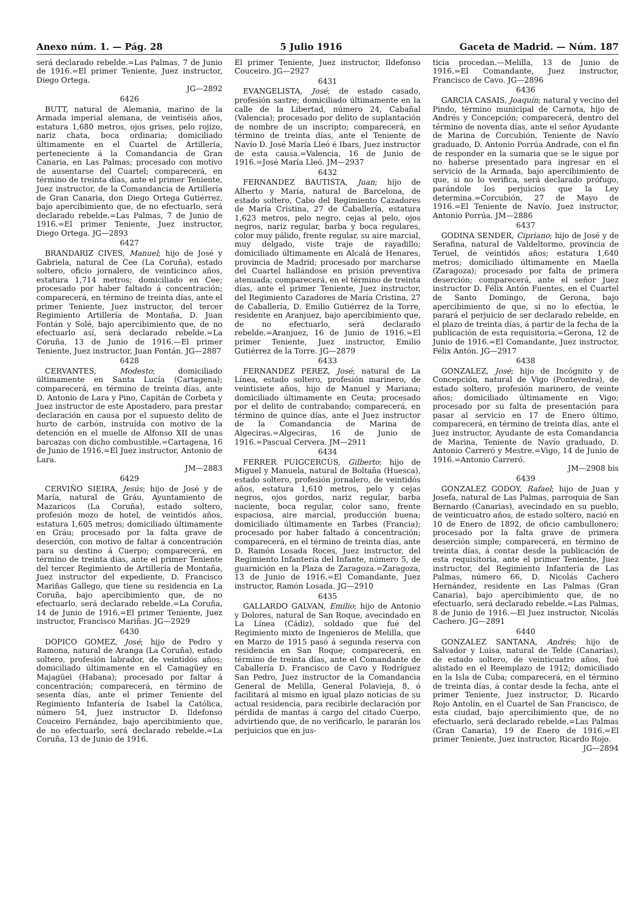Anexo núm. 1. — Pág. 28 5 Julio 1916 Gaceta de Madrid. — Núm. 187
será declarado rebelde.=Las Palmas, 7 de Junio de 1916.=El primer Teniente, Juez instructor, Diego Ortega.
JG—2892
6426
BUTT, natural de Alemania, marino de la Armada imperial alemana, de veintiséis años, estatura 1,680 metros, ojos grises, pelo rojizo, nariz chata, boca ordinaria; domiciliado últimamente en el Cuartel de Artillería, perteneciente á la Comandancia de Gran Canaria, en Las Palmas; procesado con motivo de ausentarse del Cuartel; comparecerá, en término de treinta días, ante el primer Teniente, Juez instructor, de la Comandancia de Artillería de Gran Canaria, don Diego Ortega Gutiérrez, bajo apercibimiento que, de no efectuarlo, será declarado rebelde.=Las Palmas, 7 de Junio de 1916.=El primer Teniente, Juez instructor, Diego Ortega. JG—2893
6427
BRANDARIZ CIVES, Manuel; hijo de José y Gabriela, natural de Cee (La Coruña), estado soltero, oficio jornalero, de veinticinco años, estatura 1,714 metros; domiciliado en Cee; procesado por haber faltado á concentración; comparecerá, en término de treinta días, ante el primer Teniente, Juez instructor, del tercer Regimiento Artillería de Montaña, D. Juan Fontán y Solé, bajo apercibimiento que, de no efectuarlo así, será declarado rebelde.=La Coruña, 13 de Junio de 1916.—El primer Teniente, Juez instructor, Juan Fontán. JG—2887
6428
CERVANTES, Modesto; domiciliado últimamente en Santa Lucía (Cartagena); comparecerá, en término de treinta días, ante D. Antonio de Lara y Pino, Capitán de Corbeta y Juez instructor de este Apostadero, para prestar declaración en causa por el supuesto delito de hurto de carbón, instruída con motivo de la detención en el muelle de Alfonso XII de unas barcazas con dicho combustible.=Cartagena, 16 de Junio de 1916.=El Juez instructor, Antonio de Lara.
JM—2883
6429
CERVIÑO SIEIRA, Jesús; hijo de José y de María, natural de Gráu, Ayuntamiento de Mazaricos (La Coruña), estado soltero, profesión mozo de hotel, de veintidós años, estatura 1,605 metros; domiciliado últimamente en Gráu; procesado por la falta grave de deserción, con motivo de faltar á concentración para su destino á Cuerpo; comparecerá, en término de treinta días, ante el primer Teniente del tercer Regimiento de Artillería de Montaña, Juez instructor del expediente, D. Francisco Mariñas Gallego, que tiene su residencia en La Coruña, bajo apercibimiento que, de no efectuarlo, será declarado rebelde.=La Coruña, 14 de Junio de 1916.=El primer Teniente, Juez instructor, Francisco Mariñas. JG—2929
6430
DOPICO GOMEZ, José; hijo de Pedro y Ramona, natural de Aranga (La Coruña), estado soltero, profesión labrador, de veintidós años; domiciliado últimamente en el Camagüey en Majagüei (Habana); procesado por faltar á concentración; comparecerá, en término de sesenta días, ante el primer Teniente del Regimiento Infantería de Isabel la Católica, número 54, Juez instructor D. Ildefonso Couceiro Fernández, bajo apercibimiento que, de no efectuarlo, será declarado rebelde.=La Coruña, 13 de Junio de 1916.
El primer Teniente, Juez instructor, Ildefonso Couceiro. JG—2927
6431
EVANGELISTA, José; de estado casado, profesión sastre; domiciliado últimamente en la calle de la Libertad, número 24, Cabañal (Valencia); procesado por delito de suplantación de nombre de un inscripto; comparecerá, en término de treinta días, ante el Teniente de Navío D. José María Lleó é Ibars, Juez instructor de esta causa.=Valencia, 16 de Junio de 1916.=José María Lleó. JM—2937
6432
FERNANDEZ BAUTISTA, Juan; hijo de Alberto y María, natural de Barcelona, de estado soltero, Cabo del Regimiento Cazadores de María Cristina, 27 de Caballería, estatura 1,623 metros, pelo negro, cejas al pelo, ojos negros, nariz regular, barba y boca regulares, color muy pálido, frente regular, su aire marcial, muy delgado, viste traje de rayadillo; domiciliado últimamente en Alcalá de Henares, provincia de Madrid; procesado por marcharse del Cuartel hallándose en prisión preventiva atenuada; comparecerá, en el término de treinta días, ante el primer Teniente, Juez instructor, del Regimiento Cazadores de María Cristina, 27 de Caballería, D. Emilio Gutiérrez de la Torre, residente en Aranjuez, bajo apercibimiento que, de no efectuarlo, será declarado rebelde.=Aranjuez, 16 de Junio de 1916.=El primer Teniente, Juez instructor, Emilio Gutiérrez de la Torre. JG—2879
6433
FERNANDEZ PEREZ, José; natural de La Línea, estado soltero, profesión marinero, de veintisiete años, hijo de Manuel y Mariana; domiciliado últimamente en Ceuta; procesado por el delito de contrabando; comparecerá, en término de quince días, ante el Juez instructor de la Comandancia de Marina de Algeciras.=Algeciras, 16 de Junio de 1916.=Pascual Cervera. JM—2911
6434
FERRER PUIGCERCÚS, Gilberto; hijo de Miguel y Manuela, natural de Boltaña (Huesca), estado soltero, profesión jornalero, de veintidós años, estatura 1,610 metros, pelo y cejas negros, ojos gordos, nariz regular, barba naciente, boca regular, color sano, frente espaciosa, aire marcial, producción buena; domiciliado últimamente en Tarbes (Francia); procesado por haber faltado á concentración; comparecerá, en el término de treinta días, ante D. Ramón Losada Roces, Juez instructor, del Regimiento Infantería del Infante, número 5, de guarnición en la Plaza de Zaragoza.=Zaragoza, 13 de Junio de 1916.=El Comandante, Juez instructor, Ramón Losada. JG—2910
6435
GALLARDO GALVAN, Emilio; hijo de Antonio y Dolores, natural de San Roque, avecindado en La Línea (Cádiz), soldado que fué del Regimiento mixto de Ingenieros de Melilla, que en Marzo de 1915 pasó á segunda reserva con residencia en San Roque; comparecerá, en término de treinta días, ante el Comandante de Caballería D. Francisco de Cavo y Rodríguez San Pedro, Juez instructor de la Comandancia General de Melilla, General Polavieja, 8, ó facilitará al mismo en igual plazo noticias de su actual residencia, para recibirle declaración por pérdida de mantas á cargo del citado Cuerpo, advirtiendo que, de no verificarlo, le pararán los perjuicios que en jus-
ticia procedan.—Melilla, 13 de Junio de 1916.=El Comandante, Juez instructor, Francisco de Cavo. JG—2896
6436
GARCIA CASAIS, Joaquín; natural y vecino del Pindo, término municipal de Carnota, hijo de Andrés y Concepción; comparecerá, dentro del término de noventa días, ante el señor Ayudante de Marina de Corcubión, Teniente de Navío graduado, D. Antonio Porrúa Andrade, con el fin de responder en la sumaria que se le sigue por no haberse presentado para ingresar en el servicio de la Armada, bajo apercibimiento de que, si no lo verifica, será declarado prófugo, parándole los perjuicios que la Ley determina.=Corcubión, 27 de Mayo de 1916.=El Teniente de Navío, Juez instructor, Antonio Porrúa. JM—2886
6437
GODINA SENDER, Cipriano; hijo de José y de Serafina, natural de Valdeltormo, provincia de Teruel, de veintidós años; estatura 1,640 metros; domiciliado últimamente en Maella (Zaragoza); procesado por falta de primera deserción; comparecerá, ante el señor Juez instructor D. Félix Antón Fuentes, en el Cuartel de Santo Domingo, de Gerona, bajo apercibimiento de que, si no lo efectúa, le parará el perjuicio de ser declarado rebelde, en el plazo de treinta días, á partir de la fecha de la publicación de esta requisitoria.=Gerona, 12 de Junio de 1916.=El Comandante, Juez instructor, Félix Antón. JG—2917
6438
GONZALEZ, José; hijo de Incógnito y de Concepción, natural de Vigo (Pontevedra), de estado soltero, profesión marinero, de veinte años; domiciliado últimamente en Vigo; procesado por su falta de presentación para pasar al servicio en 17 de Enero último, comparecerá, en término de treinta días, ante el Juez instructor, Ayudante de esta Comandancia de Marina, Teniente de Navío graduado, D. Antonio Carreró y Mestre.=Vigo, 14 de Junio de 1916.=Antonio Carreró.
JM—2908 bis
6439
GONZALEZ GODOY, Rafael; hijo de Juan y Josefa, natural de Las Palmas, parroquia de San Bernardo (Canarias), avecindado en su pueblo, de veinticuatro años, de estado soltero, nació en 10 de Enero de 1892, de oficio cambullonero; procesado por la falta grave de primera deserción simple; comparecerá, en término de treinta días, á contar desde la publicación de esta requisitoria, ante el primer Teniente, Juez instructor, del Regimiento Infantería de Las Palmas, número 66, D. Nicolás Cachero Hernández, residente en Las Palmas (Gran Canaria), bajo apercibimiento que, de no efectuarlo, será declarado rebelde.=Las Palmas, 8 de Junio de 1916.—El Juez instructor, Nicolás Cachero. JG—2891
6440
GONZALEZ SANTANA, Andrés; hijo de Salvador y Luisa, natural de Telde (Canarias), de estado soltero, de veinticuatro años, fué alistado en el Reemplazo de 1912; domiciliado en la Isla de Cuba; comparecerá, en el término de treinta días, á contar desde la fecha, ante el primer Teniente, Juez instructor, D. Ricardo Rojo Antolín, en el Cuartel de San Francisco, de esta ciudad, bajo apercibimiento que, de no efectuarlo, será declarado rebelde.=Las Palmas (Gran Canaria), 19 de Enero de 1916.=El primer Teniente, Juez instructor, Ricardo Rojo.
JG—2894